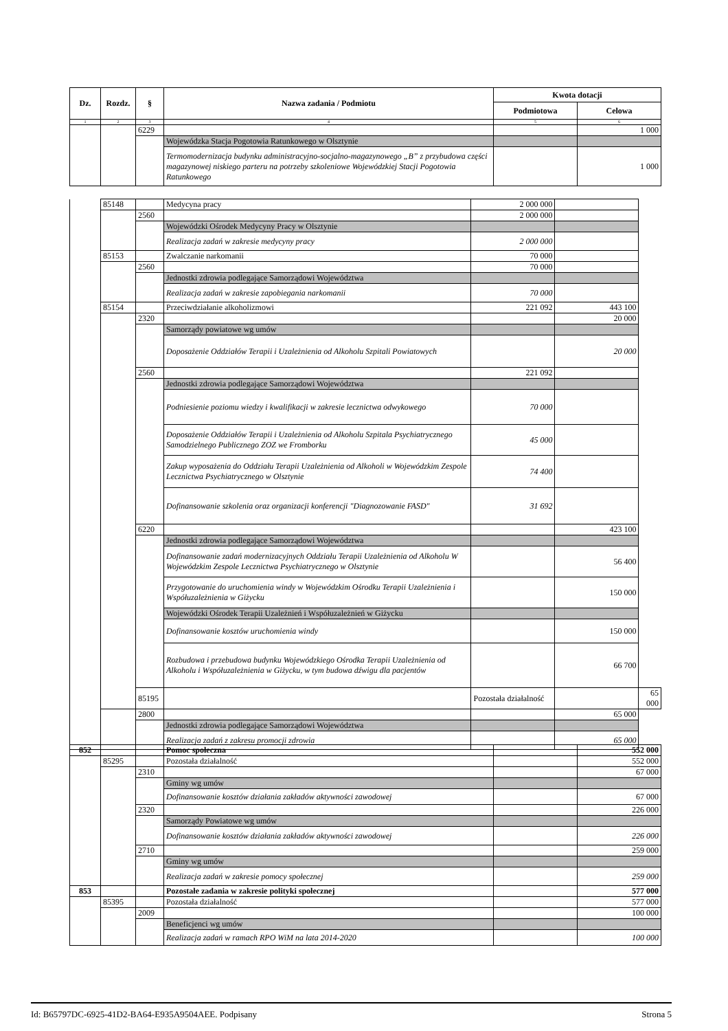| Dz. | Rozdz. | § | Nazwa zadania / Podmiotu | Kwota dotacji | |
| --- | --- | --- | --- | --- | --- |
| | | | | Podmiotowa | Celowa |
| 1 | 2 | 3 | 4 | 5 | 6 |
| | | 6229 | | | 1 000 |
| | | | Wojewódzka Stacja Pogotowia Ratunkowego w Olsztynie | | |
| | | | Termomodernizacja budynku administracyjno-socjalno-magazynowego „B” z przybudowa części magazynowej niskiego parteru na potrzeby szkoleniowe Wojewódzkiej Stacji Pogotowia Ratunkowego | | 1 000 |
| | 85148 | | Medycyna pracy | 2 000 000 | | |
| | | 2560 | | 2 000 000 | | |
| | | | Wojewódzki Ośrodek Medycyny Pracy w Olsztynie | | | |
| | | | Realizacja zadań w zakresie medycyny pracy | 2 000 000 | | |
| | 85153 | | Zwalczanie narkomanii | 70 000 | | |
| | | 2560 | | 70 000 | | |
| | | | Jednostki zdrowia podlegające Samorządowi Województwa | | | |
| | | | Realizacja zadań w zakresie zapobiegania narkomanii | 70 000 | | |
| | 85154 | | Przeciwdziałanie alkoholizmowi | 221 092 | 443 100 | |
| | | 2320 | | | 20 000 | |
| | | | Samorządy powiatowe wg umów | | | |
| | | | Doposażenie Oddziałów Terapii i Uzależnienia od Alkoholu Szpitali Powiatowych | | 20 000 | |
| | | 2560 | | 221 092 | | |
| | | | Jednostki zdrowia podlegające Samorządowi Województwa | | | |
| | | | Podniesienie poziomu wiedzy i kwalifikacji w zakresie lecznictwa odwykowego | 70 000 | | |
| | | | Doposażenie Oddziałów Terapii i Uzależnienia od Alkoholu Szpitala Psychiatrycznego Samodzielnego Publicznego ZOZ we Fromborku | 45 000 | | |
| | | | Zakup wyposażenia do Oddziału Terapii Uzależnienia od Alkoholi w Wojewódzkim Zespole Lecznictwa Psychiatrycznego w Olsztynie | 74 400 | | |
| | | | Dofinansowanie szkolenia oraz organizacji konferencji "Diagnozowanie FASD" | 31 692 | | |
| | | 6220 | | | 423 100 | |
| | | | Jednostki zdrowia podlegające Samorządowi Województwa | | | |
| | | | Dofinansowanie zadań modernizacyjnych Oddziału Terapii Uzależnienia od Alkoholu W Wojewódzkim Zespole Lecznictwa Psychiatrycznego w Olsztynie | | 56 400 | |
| | | | Przygotowanie do uruchomienia windy w Wojewódzkim Ośrodku Terapii Uzależnienia i Współuzależnienia w Giżycku | | 150 000 | |
| | | | Wojewódzki Ośrodek Terapii Uzależnień i Współuzależnień w Giżycku | | | |
| | | | Dofinansowanie kosztów uruchomienia windy | | 150 000 | |
| | | | Rozbudowa i przebudowa budynku Wojewódzkiego Ośrodka Terapii Uzależnienia od Alkoholu i Współuzależnienia w Giżycku, w tym budowa dźwigu dla pacjentów | | 66 700 | |
| | | 85195 | | Pozostała działalność | | 65 000 |
| | | 2800 | | | 65 000 | |
| | | | Jednostki zdrowia podlegające Samorządowi Województwa | | | |
| | | | Realizacja zadań z zakresu promocji zdrowia | | 65 000 | |
| 852 | | | Pomoc społeczna | | 552 000 |
| | 85295 | | Pozostała działalność | | 552 000 |
| | | 2310 | | | 67 000 |
| | | | Gminy wg umów | | |
| | | | Dofinansowanie kosztów działania zakładów aktywności zawodowej | | 67 000 |
| | | 2320 | | | 226 000 |
| | | | Samorządy Powiatowe wg umów | | |
| | | | Dofinansowanie kosztów działania zakładów aktywności zawodowej | | 226 000 |
| | | 2710 | | | 259 000 |
| | | | Gminy wg umów | | |
| | | | Realizacja zadań w zakresie pomocy społecznej | | 259 000 |
| 853 | | | Pozostałe zadania w zakresie polityki społecznej | | 577 000 |
| | 85395 | | Pozostała działalność | | 577 000 |
| | | 2009 | | | 100 000 |
| | | | Beneficjenci wg umów | | |
| | | | Realizacja zadań w ramach RPO WiM na lata 2014-2020 | | 100 000 |
Id: B65797DC-6925-41D2-BA64-E935A9504AEE. Podpisany Strona 5